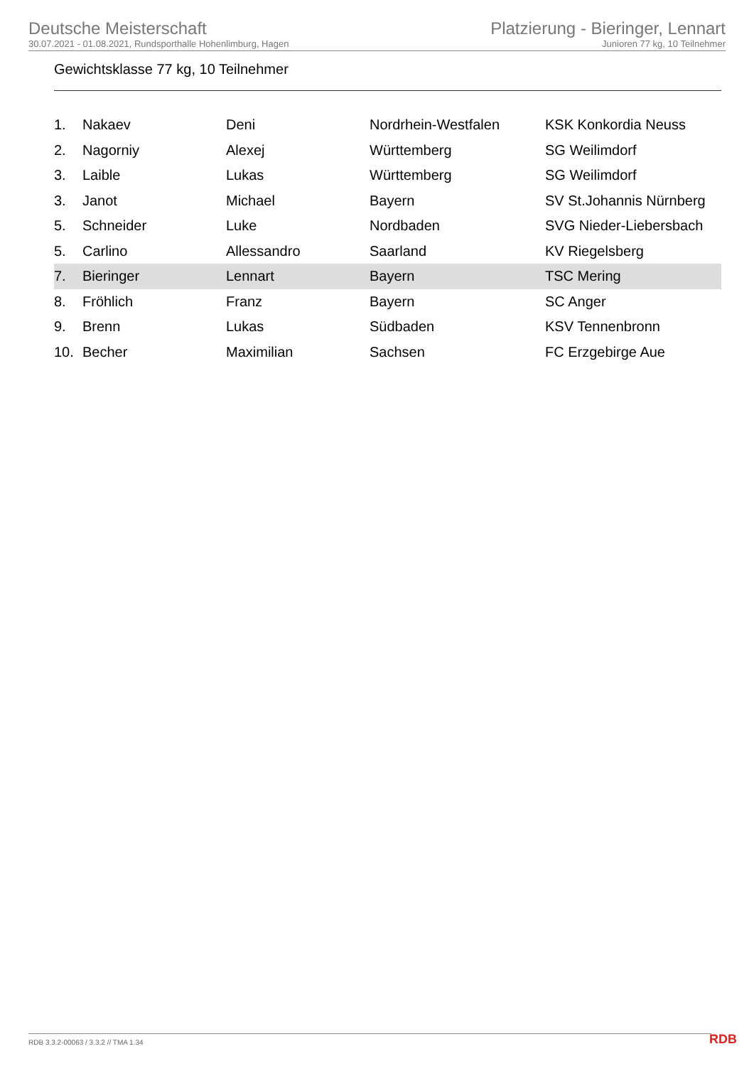Deutsche Meisterschaft
30.07.2021 - 01.08.2021, Rundsporthalle Hohenlimburg, Hagen
Platzierung - Bieringer, Lennart
Junioren 77 kg, 10 Teilnehmer
Gewichtsklasse 77 kg, 10 Teilnehmer
| 1. | Nakaev | Deni | Nordrhein-Westfalen | KSK Konkordia Neuss |
| 2. | Nagorniy | Alexej | Württemberg | SG Weilimdorf |
| 3. | Laible | Lukas | Württemberg | SG Weilimdorf |
| 3. | Janot | Michael | Bayern | SV St.Johannis Nürnberg |
| 5. | Schneider | Luke | Nordbaden | SVG Nieder-Liebersbach |
| 5. | Carlino | Allessandro | Saarland | KV Riegelsberg |
| 7. | Bieringer | Lennart | Bayern | TSC Mering |
| 8. | Fröhlich | Franz | Bayern | SC Anger |
| 9. | Brenn | Lukas | Südbaden | KSV Tennenbronn |
| 10. | Becher | Maximilian | Sachsen | FC Erzgebirge Aue |
RDB 3.3.2-00063 / 3.3.2 // TMA 1.34
RDB